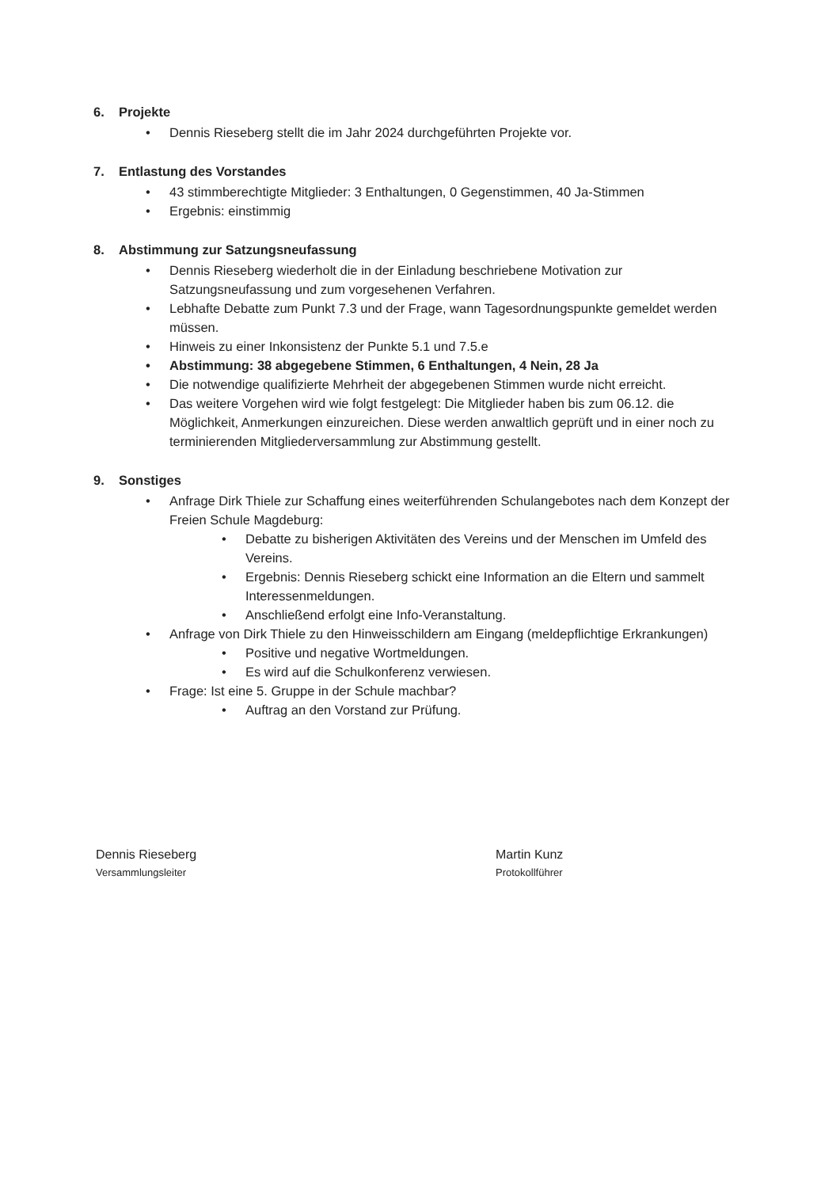6. Projekte
• Dennis Rieseberg stellt die im Jahr 2024 durchgeführten Projekte vor.
7. Entlastung des Vorstandes
• 43 stimmberechtigte Mitglieder: 3 Enthaltungen, 0 Gegenstimmen, 40 Ja-Stimmen
• Ergebnis: einstimmig
8. Abstimmung zur Satzungsneufassung
• Dennis Rieseberg wiederholt die in der Einladung beschriebene Motivation zur Satzungsneufassung und zum vorgesehenen Verfahren.
• Lebhafte Debatte zum Punkt 7.3 und der Frage, wann Tagesordnungspunkte gemeldet werden müssen.
• Hinweis zu einer Inkonsistenz der Punkte 5.1 und 7.5.e
• Abstimmung: 38 abgegebene Stimmen, 6 Enthaltungen, 4 Nein, 28 Ja
• Die notwendige qualifizierte Mehrheit der abgegebenen Stimmen wurde nicht erreicht.
• Das weitere Vorgehen wird wie folgt festgelegt: Die Mitglieder haben bis zum 06.12. die Möglichkeit, Anmerkungen einzureichen. Diese werden anwaltlich geprüft und in einer noch zu terminierenden Mitgliederversammlung zur Abstimmung gestellt.
9. Sonstiges
• Anfrage Dirk Thiele zur Schaffung eines weiterführenden Schulangebotes nach dem Konzept der Freien Schule Magdeburg:
• Debatte zu bisherigen Aktivitäten des Vereins und der Menschen im Umfeld des Vereins.
• Ergebnis: Dennis Rieseberg schickt eine Information an die Eltern und sammelt Interessenmeldungen.
• Anschließend erfolgt eine Info-Veranstaltung.
• Anfrage von Dirk Thiele zu den Hinweisschildern am Eingang (meldepflichtige Erkrankungen)
• Positive und negative Wortmeldungen.
• Es wird auf die Schulkonferenz verwiesen.
• Frage: Ist eine 5. Gruppe in der Schule machbar?
• Auftrag an den Vorstand zur Prüfung.
Dennis Rieseberg
Versammlungsleiter
Martin Kunz
Protokollführer